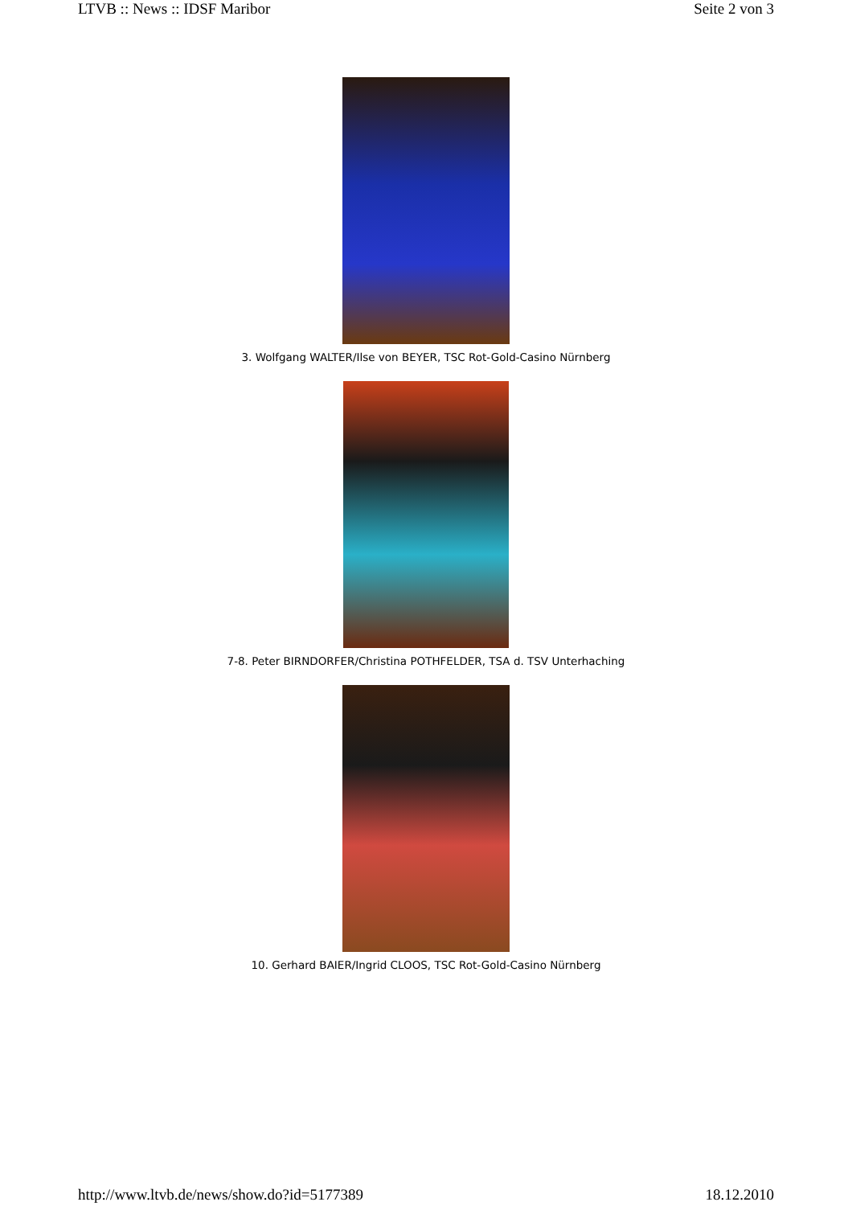LTVB :: News :: IDSF Maribor Seite 2 von 3
3. Wolfgang WALTER/Ilse von BEYER, TSC Rot-Gold-Casino Nürnberg
7-8. Peter BIRNDORFER/Christina POTHFELDER, TSA d. TSV Unterhaching
10. Gerhard BAIER/Ingrid CLOOS, TSC Rot-Gold-Casino Nürnberg
http://www.ltvb.de/news/show.do?id=5177389 18.12.2010